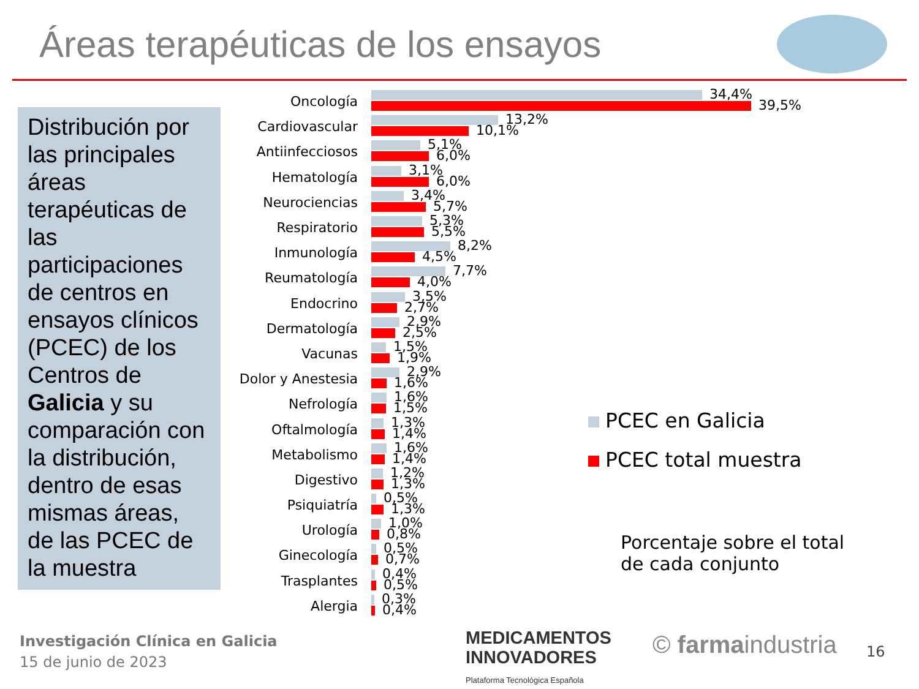Áreas terapéuticas de los ensayos
Distribución por las principales áreas terapéuticas de las participaciones de centros en ensayos clínicos (PCEC) de los Centros de Galicia y su comparación con la distribución, dentro de esas mismas áreas, de las PCEC de la muestra
Oncología
34,4%
39,5%
Cardiovascular
13,2%
10,1%
Antiinfecciosos
5,1%
6,0%
Hematología
3,1%
6,0%
Neurociencias
3,4%
5,7%
Respiratorio
5,3%
5,5%
Inmunología
8,2%
4,5%
Reumatología
7,7%
4,0%
Endocrino
3,5%
2,7%
Dermatología
2,9%
2,5%
Vacunas
1,5%
1,9%
Dolor y Anestesia
2,9%
1,6%
Nefrología
1,6%
1,5%
Oftalmología
1,3%
1,4%
Metabolismo
1,6%
1,4%
Digestivo
1,2%
1,3%
Psiquiatría
0,5%
1,3%
Urología
1,0%
0,8%
Ginecología
0,5%
0,7%
Trasplantes
0,4%
0,5%
Alergia
0,3%
0,4%
PCEC en Galicia
PCEC total muestra
Porcentaje sobre el total
de cada conjunto
Investigación Clínica en Galicia
15 de junio de 2023
MEDICAMENTOS
INNOVADORES
Plataforma Tecnológica Española
© farmaindustria 16